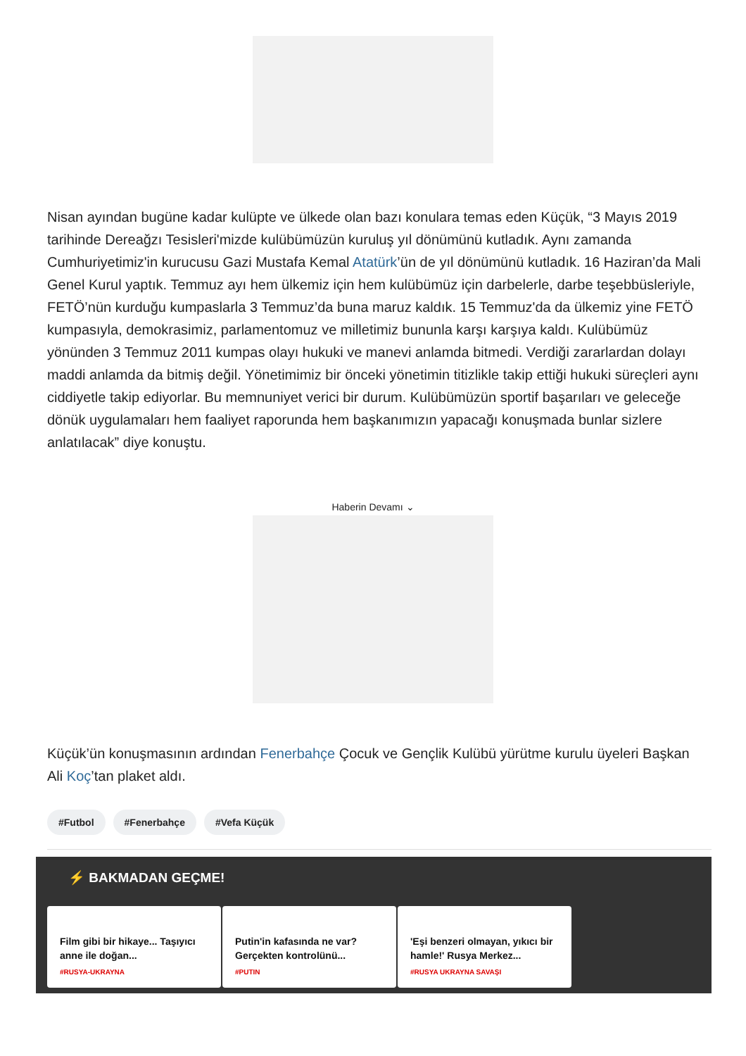Nisan ayından bugüne kadar kulüpte ve ülkede olan bazı konulara temas eden Küçük, “3 Mayıs 2019 tarihinde Dereağzı Tesisleri'mizde kulübümüzün kuruluş yıl dönümünü kutladık. Aynı zamanda Cumhuriyetimiz'in kurucusu Gazi Mustafa Kemal Atatürk’ün de yıl dönümünü kutladık. 16 Haziran’da Mali Genel Kurul yaptık. Temmuz ayı hem ülkemiz için hem kulübümüz için darbelerle, darbe teşebbüsleriyle, FETÖ’nün kurduğu kumpaslarla 3 Temmuz’da buna maruz kaldık. 15 Temmuz'da da ülkemiz yine FETÖ kumpasıyla, demokrasimiz, parlamentomuz ve milletimiz bununla karşı karşıya kaldı. Kulübümüz yönünden 3 Temmuz 2011 kumpas olayı hukuki ve manevi anlamda bitmedi. Verdiği zararlardan dolayı maddi anlamda da bitmiş değil. Yönetimimiz bir önceki yönetimin titizlikle takip ettiği hukuki süreçleri aynı ciddiyetle takip ediyorlar. Bu memnuniyet verici bir durum. Kulübümüzün sportif başarıları ve geleceğe dönük uygulamaları hem faaliyet raporunda hem başkanımızın yapacağı konuşmada bunlar sizlere anlatılacak” diye konuştu.
Haberin Devamı ⌄
Küçük’ün konuşmasının ardından Fenerbahçe Çocuk ve Gençlik Kulübü yürütme kurulu üyeleri Başkan Ali Koç’tan plaket aldı.
#Futbol #Fenerbahçe #Vefa Küçük
⚡ BAKMADAN GEÇME!
Film gibi bir hikaye... Taşıyıcı anne ile doğan...
#RUSYA-UKRAYNA
Putin'in kafasında ne var? Gerçekten kontrolünü...
#PUTIN
'Eşi benzeri olmayan, yıkıcı bir hamle!' Rusya Merkez...
#RUSYA UKRAYNA SAVAŞI